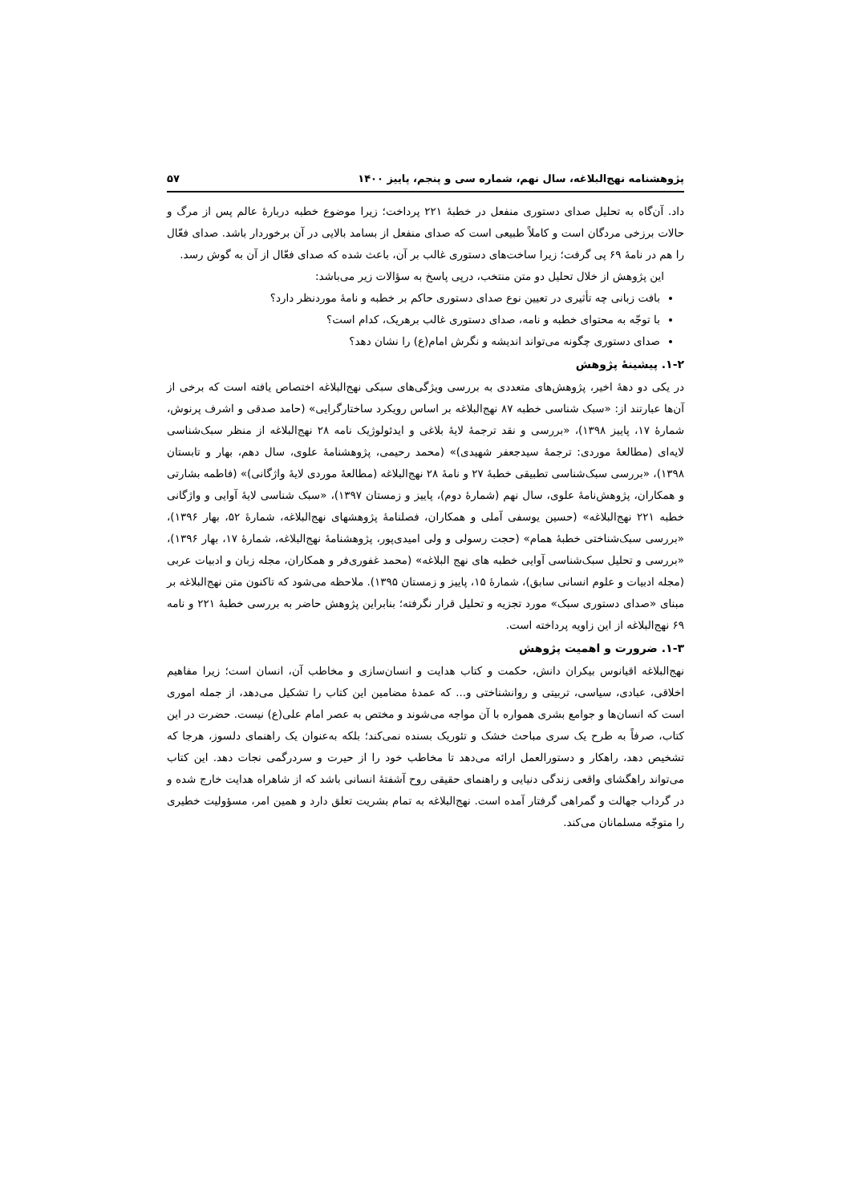پژوهشنامه نهج‌البلاغه، سال نهم، شماره سی و پنجم، پاییز ۱۴۰۰ ۵۷
داد. آن‌گاه به تحلیل صدای دستوری منفعل در خطبهٔ ۲۲۱ پرداخت؛ زیرا موضوع خطبه دربارهٔ عالم پس از مرگ و حالات برزخی مردگان است و کاملاً طبیعی است که صدای منفعل از بسامد بالایی در آن برخوردار باشد. صدای فعّال را هم در نامهٔ ۶۹ پی گرفت؛ زیرا ساخت‌های دستوری غالب بر آن، باعث شده که صدای فعّال از آن به گوش رسد.
این پژوهش از خلال تحلیل دو متن منتخب، درپی پاسخ به سؤالات زیر می‌باشد:
بافت زبانی چه تأثیری در تعیین نوع صدای دستوری حاکم بر خطبه و نامهٔ موردنظر دارد؟
با توجّه به محتوای خطبه و نامه، صدای دستوری غالب برهریک، کدام است؟
صدای دستوری چگونه می‌تواند اندیشه و نگرش امام(ع) را نشان دهد؟
۱-۲. پیشینهٔ پژوهش
در یکی دو دههٔ اخیر، پژوهش‌های متعددی به بررسی ویژگی‌های سبکی نهج‌البلاغه اختصاص یافته است که برخی از آن‌ها عبارتند از: «سبک شناسی خطبه ۸۷ نهج‌البلاغه بر اساس رویکرد ساختارگرایی» (حامد صدقی و اشرف پرنوش، شمارهٔ ۱۷، پاییز ۱۳۹۸)، «بررسی و نقد ترجمهٔ لایهٔ بلاغی و ایدئولوژیک نامه ۲۸ نهج‌البلاغه از منظر سبک‌شناسی لایه‌ای (مطالعهٔ موردی: ترجمهٔ سیدجعفر شهیدی)» (محمد رحیمی، پژوهشنامهٔ علوی، سال دهم، بهار و تابستان ۱۳۹۸)، «بررسی سبک‌شناسی تطبیقی خطبهٔ ۲۷ و نامهٔ ۲۸ نهج‌البلاغه (مطالعهٔ موردی لایهٔ واژگانی)» (فاطمه بشارتی و همکاران، پژوهش‌نامهٔ علوی، سال نهم (شمارهٔ دوم)، پاییز و زمستان ۱۳۹۷)، «سبک شناسی لایهٔ آوایی و واژگانی خطبه ۲۲۱ نهج‌البلاغه» (حسین یوسفی آملی و همکاران، فصلنامهٔ پژوهشهای نهج‌البلاغه، شمارهٔ ۵۲، بهار ۱۳۹۶)، «بررسی سبک‌شناختی خطبهٔ همام» (حجت رسولی و ولی امیدی‌پور، پژوهشنامهٔ نهج‌البلاغه، شمارهٔ ۱۷، بهار ۱۳۹۶)، «بررسی و تحلیل سبک‌شناسی آوایی خطبه های نهج البلاغه» (محمد غفوری‌فر و همکاران، مجله زبان و ادبیات عربی (مجله ادبیات و علوم انسانی سابق)، شمارهٔ ۱۵، پاییز و زمستان ۱۳۹۵). ملاحظه می‌شود که تاکنون متن نهج‌البلاغه بر مبنای «صدای دستوری سبک» مورد تجزیه و تحلیل قرار نگرفته؛ بنابراین پژوهش حاضر به بررسی خطبهٔ ۲۲۱ و نامه ۶۹ نهج‌البلاغه از این زاویه پرداخته است.
۱-۳. ضرورت و اهمیت پژوهش
نهج‌البلاغه اقیانوس بیکران دانش، حکمت و کتاب هدایت و انسان‌سازی و مخاطب آن، انسان است؛ زیرا مفاهیم اخلاقی، عبادی، سیاسی، تربیتی و روانشناختی و... که عمدهٔ مضامین این کتاب را تشکیل می‌دهد، از جمله اموری است که انسان‌ها و جوامع بشری همواره با آن مواجه می‌شوند و مختص به عصر امام علی(ع) نیست. حضرت در این کتاب، صرفاً به طرح یک سری مباحث خشک و تئوریک بسنده نمی‌کند؛ بلکه به‌عنوان یک راهنمای دلسوز، هرجا که تشخیص دهد، راهکار و دستورالعمل ارائه می‌دهد تا مخاطب خود را از حیرت و سردرگمی نجات دهد. این کتاب می‌تواند راهگشای واقعی زندگی دنیایی و راهنمای حقیقی روح آشفتهٔ انسانی باشد که از شاهراه هدایت خارج شده و در گرداب جهالت و گمراهی گرفتار آمده است. نهج‌البلاغه به تمام بشریت تعلق دارد و همین امر، مسؤولیت خطیری را متوجّه مسلمانان می‌کند.